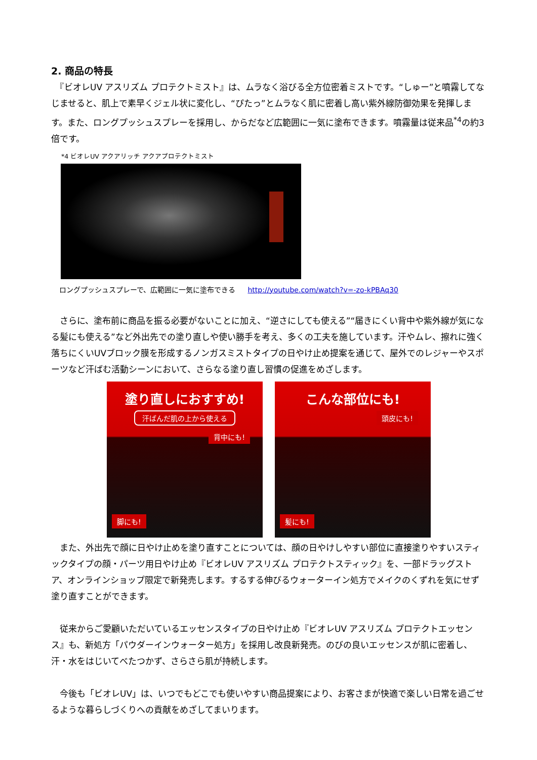2. 商品の特長
　『ビオレUV アスリズム プロテクトミスト』は、ムラなく浴びる全方位密着ミストです。“しゅー”と噴霧してなじませると、肌上で素早くジェル状に変化し、“ぴたっ”とムラなく肌に密着し高い紫外線防御効果を発揮します。また、ロングプッシュスプレーを採用し、からだなど広範囲に一気に塗布できます。噴霧量は従来品<sup>*4</sup>の約3倍です。
*4 ビオレUV アクアリッチ アクアプロテクトミスト
ロングプッシュスプレーで、広範囲に一気に塗布できる http://youtube.com/watch?v=-zo-kPBAq30
　さらに、塗布前に商品を振る必要がないことに加え、“逆さにしても使える”“届きにくい背中や紫外線が気になる髪にも使える”など外出先での塗り直しや使い勝手を考え、多くの工夫を施しています。汗やムレ、擦れに強く落ちにくいUVブロック膜を形成するノンガスミストタイプの日やけ止め提案を通じて、屋外でのレジャーやスポーツなど汗ばむ活動シーンにおいて、さらなる塗り直し習慣の促進をめざします。
塗り直しにおすすめ!
汗ばんだ肌の上から使える
背中にも!
脚にも!
こんな部位にも!
頭皮にも!
髪にも!
　また、外出先で顔に日やけ止めを塗り直すことについては、顔の日やけしやすい部位に直接塗りやすいスティックタイプの顔・パーツ用日やけ止め『ビオレUV アスリズム プロテクトスティック』を、一部ドラッグストア、オンラインショップ限定で新発売します。するする伸びるウォーターイン処方でメイクのくずれを気にせず塗り直すことができます。
　従来からご愛顧いただいているエッセンスタイプの日やけ止め『ビオレUV アスリズム プロテクトエッセンス』も、新処方「パウダーインウォーター処方」を採用し改良新発売。のびの良いエッセンスが肌に密着し、汗・水をはじいてべたつかず、さらさら肌が持続します。
　今後も「ビオレUV」は、いつでもどこでも使いやすい商品提案により、お客さまが快適で楽しい日常を過ごせるような暮らしづくりへの貢献をめざしてまいります。